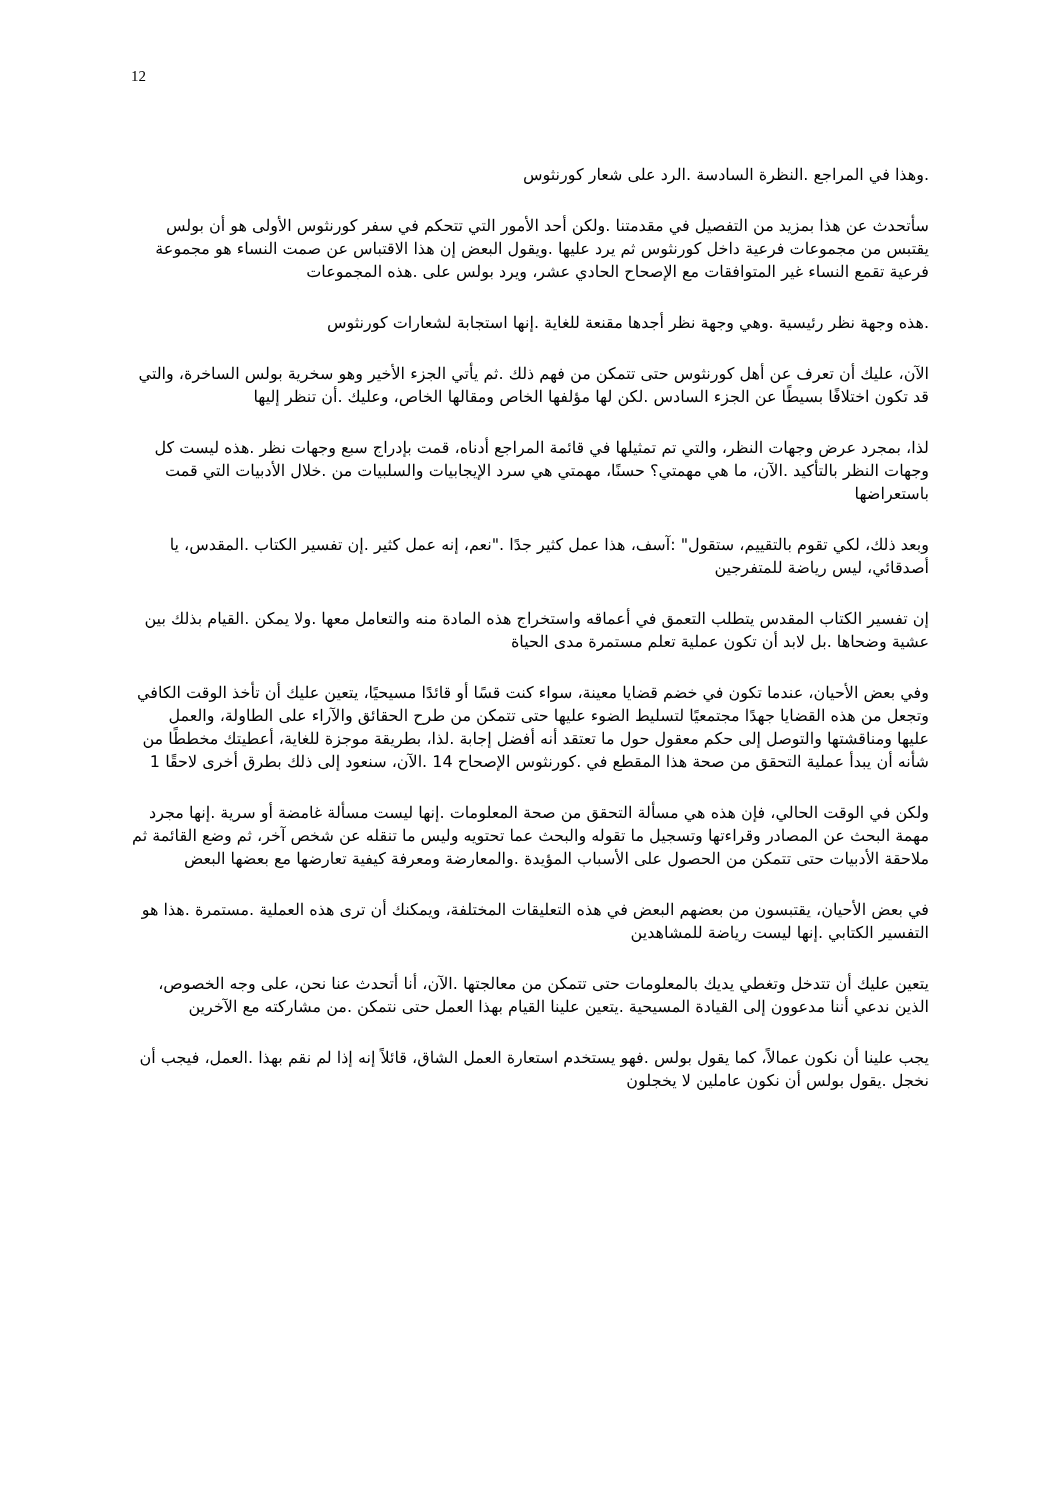12
.وهذا في المراجع .النظرة السادسة .الرد على شعار كورنثوس
سأتحدث عن هذا بمزيد من التفصيل في مقدمتنا .ولكن أحد الأمور التي تتحكم في سفر كورنثوس الأولى هو أن بولس يقتبس من مجموعات فرعية داخل كورنثوس ثم يرد عليها .ويقول البعض إن هذا الاقتباس عن صمت النساء هو مجموعة فرعية تقمع النساء غير المتوافقات مع الإصحاح الحادي عشر، ويرد بولس على .هذه المجموعات
.هذه وجهة نظر رئيسية .وهي وجهة نظر أجدها مقنعة للغاية .إنها استجابة لشعارات كورنثوس
الآن، عليك أن تعرف عن أهل كورنثوس حتى تتمكن من فهم ذلك .ثم يأتي الجزء الأخير وهو سخرية بولس الساخرة، والتي قد تكون اختلافًا بسيطًا عن الجزء السادس .لكن لها مؤلفها الخاص ومقالها الخاص، وعليك .أن تنظر إليها
لذا، بمجرد عرض وجهات النظر، والتي تم تمثيلها في قائمة المراجع أدناه، قمت بإدراج سبع وجهات نظر .هذه ليست كل وجهات النظر بالتأكيد .الآن، ما هي مهمتي؟ حسنًا، مهمتي هي سرد الإيجابيات والسلبيات من .خلال الأدبيات التي قمت باستعراضها
وبعد ذلك، لكي تقوم بالتقييم، ستقول" :آسف، هذا عمل كثير جدًا ."نعم، إنه عمل كثير .إن تفسير الكتاب .المقدس، يا أصدقائي، ليس رياضة للمتفرجين
إن تفسير الكتاب المقدس يتطلب التعمق في أعماقه واستخراج هذه المادة منه والتعامل معها .ولا يمكن .القيام بذلك بين عشية وضحاها .بل لابد أن تكون عملية تعلم مستمرة مدى الحياة
وفي بعض الأحيان، عندما تكون في خضم قضايا معينة، سواء كنت قسًا أو قائدًا مسيحيًا، يتعين عليك أن تأخذ الوقت الكافي وتجعل من هذه القضايا جهدًا مجتمعيًا لتسليط الضوء عليها حتى تتمكن من طرح الحقائق والآراء على الطاولة، والعمل عليها ومناقشتها والتوصل إلى حكم معقول حول ما تعتقد أنه أفضل إجابة .لذا، بطريقة موجزة للغاية، أعطيتك مخططًا من شأنه أن يبدأ عملية التحقق من صحة هذا المقطع في .كورنثوس الإصحاح 14 .الآن، سنعود إلى ذلك بطرق أخرى لاحقًا 1
ولكن في الوقت الحالي، فإن هذه هي مسألة التحقق من صحة المعلومات .إنها ليست مسألة غامضة أو سرية .إنها مجرد مهمة البحث عن المصادر وقراءتها وتسجيل ما تقوله والبحث عما تحتويه وليس ما تنقله عن شخص آخر، ثم وضع القائمة ثم ملاحقة الأدبيات حتى تتمكن من الحصول على الأسباب المؤيدة .والمعارضة ومعرفة كيفية تعارضها مع بعضها البعض
في بعض الأحيان، يقتبسون من بعضهم البعض في هذه التعليقات المختلفة، ويمكنك أن ترى هذه العملية .مستمرة .هذا هو التفسير الكتابي .إنها ليست رياضة للمشاهدين
يتعين عليك أن تتدخل وتغطي يديك بالمعلومات حتى تتمكن من معالجتها .الآن، أنا أتحدث عنا نحن، على وجه الخصوص، الذين ندعي أننا مدعوون إلى القيادة المسيحية .يتعين علينا القيام بهذا العمل حتى نتمكن .من مشاركته مع الآخرين
يجب علينا أن نكون عمالاً، كما يقول بولس .فهو يستخدم استعارة العمل الشاق، قائلاً إنه إذا لم نقم بهذا .العمل، فيجب أن نخجل .يقول بولس أن نكون عاملين لا يخجلون